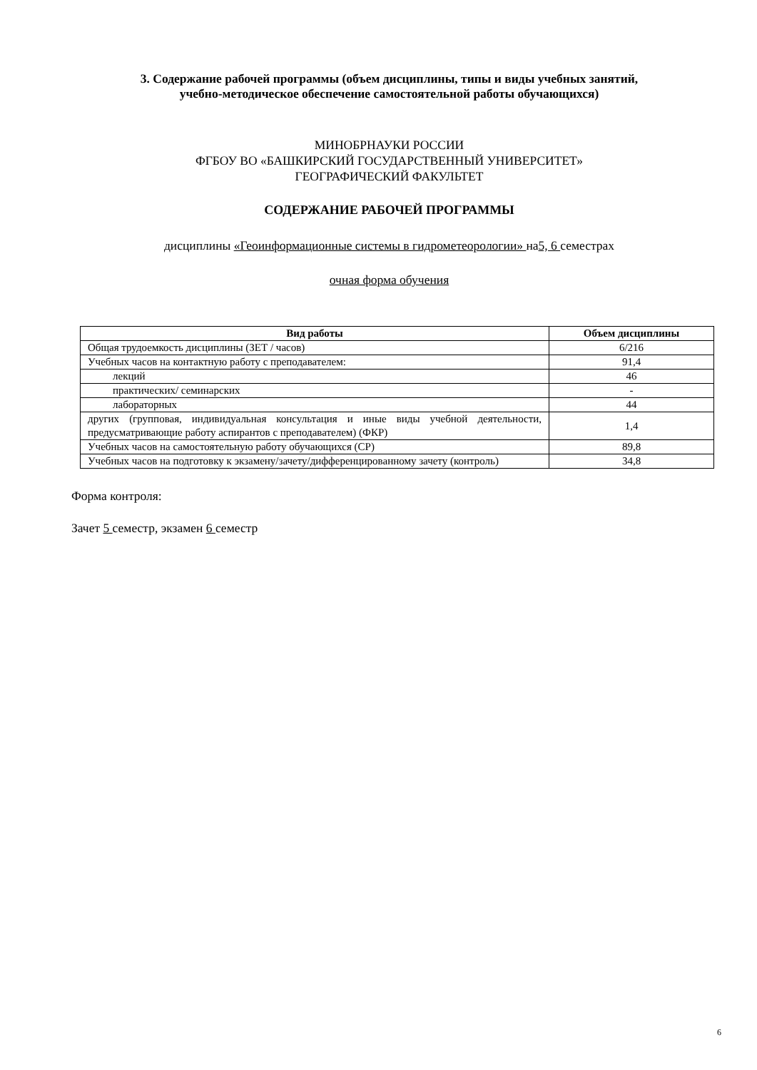3. Содержание рабочей программы (объем дисциплины, типы и виды учебных занятий,
учебно-методическое обеспечение самостоятельной работы обучающихся)
МИНОБРНАУКИ РОССИИ
ФГБОУ ВО «БАШКИРСКИЙ ГОСУДАРСТВЕННЫЙ УНИВЕРСИТЕТ»
ГЕОГРАФИЧЕСКИЙ ФАКУЛЬТЕТ
СОДЕРЖАНИЕ РАБОЧЕЙ ПРОГРАММЫ
дисциплины «Геоинформационные системы в гидрометеорологии» на5, 6 семестрах
очная форма обучения
| Вид работы | Объем дисциплины |
| --- | --- |
| Общая трудоемкость дисциплины (ЗЕТ / часов) | 6/216 |
| Учебных часов на контактную работу с преподавателем: | 91,4 |
| лекций | 46 |
| практических/ семинарских | - |
| лабораторных | 44 |
| других (групповая, индивидуальная консультация и иные виды учебной деятельности, предусматривающие работу аспирантов с преподавателем) (ФКР) | 1,4 |
| Учебных часов на самостоятельную работу обучающихся (СР) | 89,8 |
| Учебных часов на подготовку к экзамену/зачету/дифференцированному зачету (контроль) | 34,8 |
Форма контроля:
Зачет 5 семестр, экзамен 6 семестр
6